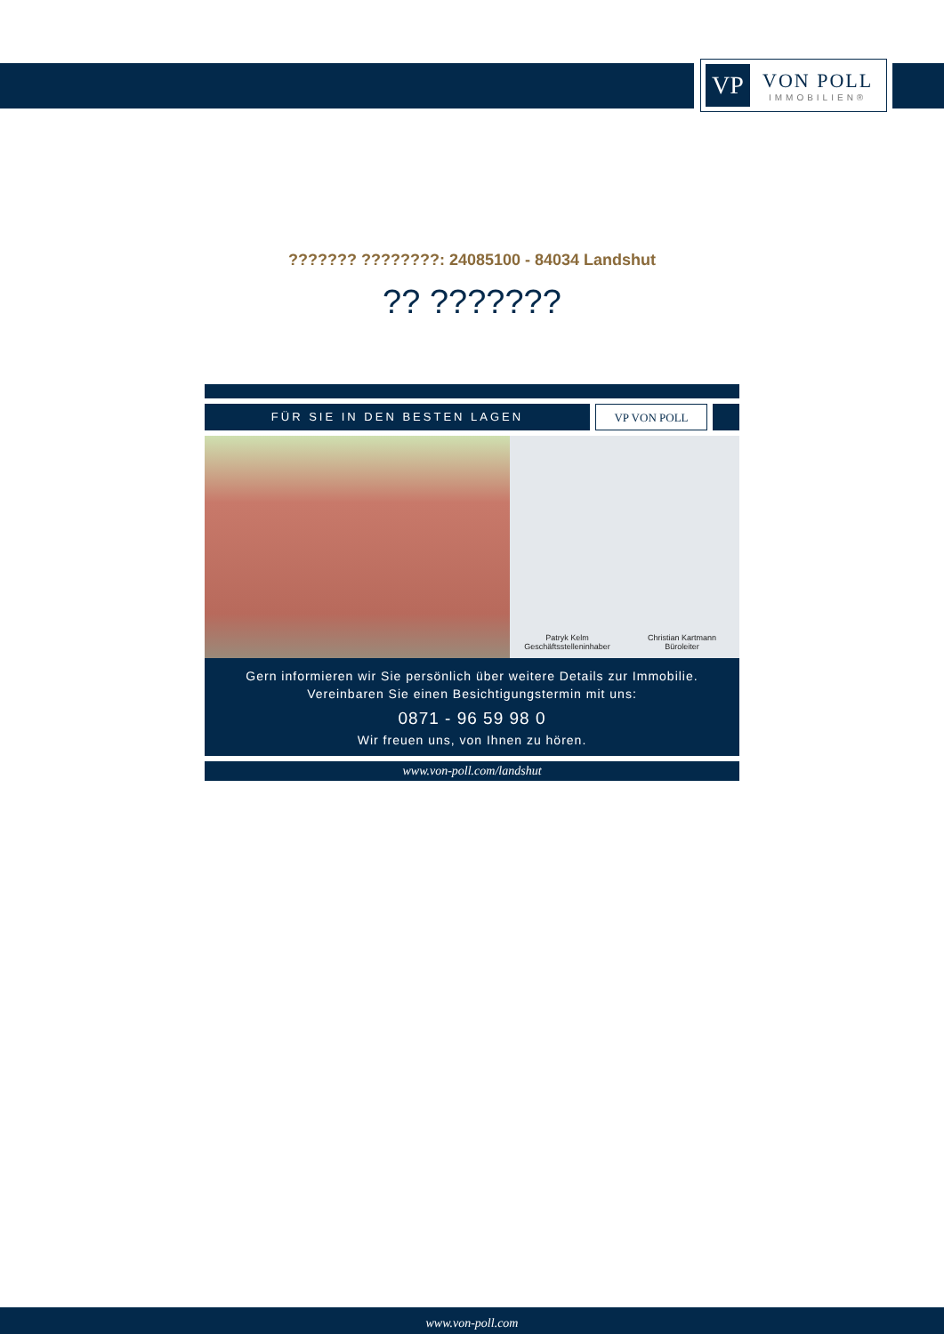VP
VON POLL
IMMOBILIEN®
??????? ????????: 24085100 - 84034 Landshut
?? ???????
FÜR SIE IN DEN BESTEN LAGEN VP VON POLL
Patryk Kelm
Geschäftsstelleninhaber
Christian Kartmann
Büroleiter
Gern informieren wir Sie persönlich über weitere Details zur Immobilie.
Vereinbaren Sie einen Besichtigungstermin mit uns:
0871 - 96 59 98 0
Wir freuen uns, von Ihnen zu hören.
www.von-poll.com/landshut
www.von-poll.com